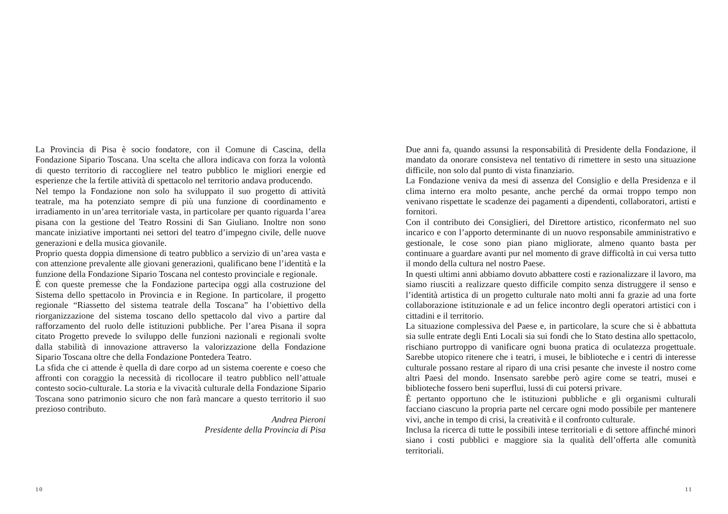La Provincia di Pisa è socio fondatore, con il Comune di Cascina, della Fondazione Sipario Toscana. Una scelta che allora indicava con forza la volontà di questo territorio di raccogliere nel teatro pubblico le migliori energie ed esperienze che la fertile attività di spettacolo nel territorio andava producendo.
Nel tempo la Fondazione non solo ha sviluppato il suo progetto di attività teatrale, ma ha potenziato sempre di più una funzione di coordinamento e irradiamento in un’area territoriale vasta, in particolare per quanto riguarda l’area pisana con la gestione del Teatro Rossini di San Giuliano. Inoltre non sono mancate iniziative importanti nei settori del teatro d’impegno civile, delle nuove generazioni e della musica giovanile.
Proprio questa doppia dimensione di teatro pubblico a servizio di un’area vasta e con attenzione prevalente alle giovani generazioni, qualificano bene l’identità e la funzione della Fondazione Sipario Toscana nel contesto provinciale e regionale.
È con queste premesse che la Fondazione partecipa oggi alla costruzione del Sistema dello spettacolo in Provincia e in Regione. In particolare, il progetto regionale “Riassetto del sistema teatrale della Toscana” ha l’obiettivo della riorganizzazione del sistema toscano dello spettacolo dal vivo a partire dal rafforzamento del ruolo delle istituzioni pubbliche. Per l’area Pisana il sopra citato Progetto prevede lo sviluppo delle funzioni nazionali e regionali svolte dalla stabilità di innovazione attraverso la valorizzazione della Fondazione Sipario Toscana oltre che della Fondazione Pontedera Teatro.
La sfida che ci attende è quella di dare corpo ad un sistema coerente e coeso che affronti con coraggio la necessità di ricollocare il teatro pubblico nell’attuale contesto socio-culturale. La storia e la vivacità culturale della Fondazione Sipario Toscana sono patrimonio sicuro che non farà mancare a questo territorio il suo prezioso contributo.
Andrea Pieroni
Presidente della Provincia di Pisa
10
Due anni fa, quando assunsi la responsabilità di Presidente della Fondazione, il mandato da onorare consisteva nel tentativo di rimettere in sesto una situazione difficile, non solo dal punto di vista finanziario.
La Fondazione veniva da mesi di assenza del Consiglio e della Presidenza e il clima interno era molto pesante, anche perché da ormai troppo tempo non venivano rispettate le scadenze dei pagamenti a dipendenti, collaboratori, artisti e fornitori.
Con il contributo dei Consiglieri, del Direttore artistico, riconfermato nel suo incarico e con l’apporto determinante di un nuovo responsabile amministrativo e gestionale, le cose sono pian piano migliorate, almeno quanto basta per continuare a guardare avanti pur nel momento di grave difficoltà in cui versa tutto il mondo della cultura nel nostro Paese.
In questi ultimi anni abbiamo dovuto abbattere costi e razionalizzare il lavoro, ma siamo riusciti a realizzare questo difficile compito senza distruggere il senso e l’identità artistica di un progetto culturale nato molti anni fa grazie ad una forte collaborazione istituzionale e ad un felice incontro degli operatori artistici con i cittadini e il territorio.
La situazione complessiva del Paese e, in particolare, la scure che si è abbattuta sia sulle entrate degli Enti Locali sia sui fondi che lo Stato destina allo spettacolo, rischiano purtroppo di vanificare ogni buona pratica di oculatezza progettuale. Sarebbe utopico ritenere che i teatri, i musei, le biblioteche e i centri di interesse culturale possano restare al riparo di una crisi pesante che investe il nostro come altri Paesi del mondo. Insensato sarebbe però agire come se teatri, musei e biblioteche fossero beni superflui, lussi di cui potersi privare.
È pertanto opportuno che le istituzioni pubbliche e gli organismi culturali facciano ciascuno la propria parte nel cercare ogni modo possibile per mantenere vivi, anche in tempo di crisi, la creatività e il confronto culturale.
Inclusa la ricerca di tutte le possibili intese territoriali e di settore affinché minori siano i costi pubblici e maggiore sia la qualità dell’offerta alle comunità territoriali.
11